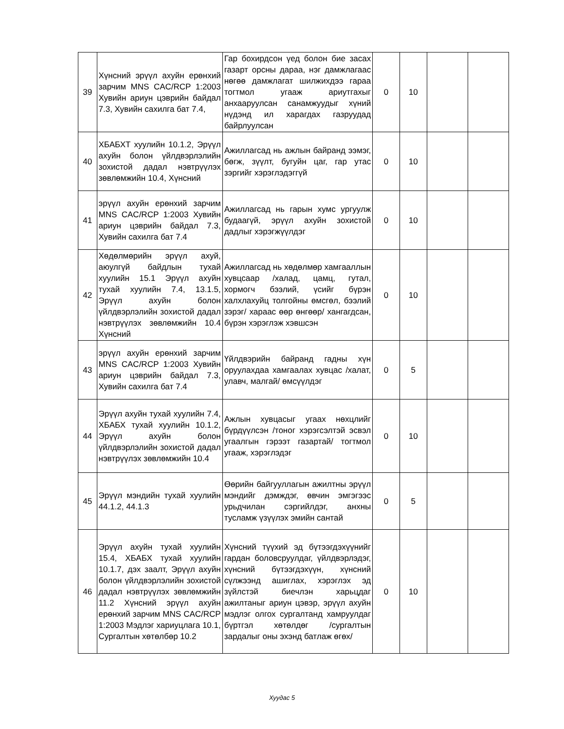| 39 | Хүнсний эрүүл ахуйн ерөнхий зарчим MNS CAC/RCP 1:2003 Хувийн ариун цэврийн байдал 7.3, Хувийн сахилга бат 7.4, | Гар бохирдсон үед болон бие засах газарт орсны дараа, нэг дамжлагаас нөгөө дамжлагат шилжихдээ гараа тогтмол угааж ариутгахыг анхааруулсан санамжуудыг хүний нүдэнд ил харагдах газруудад байрлуулсан | 0 | 10 | | |
| 40 | ХБАБХТ хуулийн 10.1.2, Эрүүл ахуйн болон үйлдвэрлэлийн зохистой дадал нэвтрүүлэх зөвлөмжийн 10.4, Хүнсний | Ажиллагсад нь ажлын байранд ээмэг, бөгж, зүүлт, бугуйн цаг, гар утас зэргийг хэрэглэдэггүй | 0 | 10 | | |
| 41 | эрүүл ахуйн ерөнхий зарчим MNS CAC/RCP 1:2003 Хувийн ариун цэврийн байдал 7.3, Хувийн сахилга бат 7.4 | Ажиллагсад нь гарын хумс ургуулж будаагүй, эрүүл ахуйн зохистой дадлыг хэрэгжүүлдэг | 0 | 10 | | |
| 42 | Хөдөлмөрийн эрүүл ахуй, аюулгүй байдлын тухай хуулийн 15.1 Эрүүл ахуйн тухай хуулийн 7.4, 13.1.5, Эрүүл ахуйн болон үйлдвэрлэлийн зохистой дадал нэвтрүүлэх зөвлөмжийн 10.4 Хүнсний | Ажиллагсад нь хөдөлмөр хамгааллын хувцсаар /халад, цамц, гутал, хормогч бээлий, үсийг бүрэн халхлахуйц толгойны өмсгөл, бээлий зэрэг/ хараас өөр өнгөөр/ хангагдсан, бүрэн хэрэглэж хэвшсэн | 0 | 10 | | |
| 43 | эрүүл ахуйн ерөнхий зарчим MNS CAC/RCP 1:2003 Хувийн ариун цэврийн байдал 7.3, Хувийн сахилга бат 7.4 | Үйлдвэрийн байранд гадны хүн оруулахдаа хамгаалах хувцас /халат, улавч, малгай/ өмсүүлдэг | 0 | 5 | | |
| 44 | Эрүүл ахуйн тухай хуулийн 7.4, ХБАБХ тухай хуулийн 10.1.2, Эрүүл ахуйн болон үйлдвэрлэлийн зохистой дадал нэвтрүүлэх зөвлөмжийн 10.4 | Ажлын хувцасыг угаах нөхцлийг бүрдүүлсэн /тоног хэрэгсэлтэй эсвэл угаалгын гэрээт газартай/ тогтмол угааж, хэрэглэдэг | 0 | 10 | | |
| 45 | Эрүүл мэндийн тухай хуулийн 44.1.2, 44.1.3 | Өөрийн байгууллагын ажилтны эрүүл мэндийг дэмждэг, өвчин эмгэгээс урьдчилан сэргийлдэг, анхны тусламж үзүүлэх эмийн сантай | 0 | 5 | | |
| 46 | Эрүүл ахуйн тухай хуулийн 15.4, ХБАБХ тухай хуулийн 10.1.7, дэх заалт, Эрүүл ахуйн болон үйлдвэрлэлийн зохистой дадал нэвтрүүлэх зөвлөмжийн 11.2 Хүнсний эрүүл ахуйн ерөнхий зарчим MNS CAC/RCP 1:2003 Мэдлэг хариуцлага 10.1, Сургалтын хөтөлбөр 10.2 | Хүнсний түүхий эд бүтээгдэхүүнийг гардан боловсруулдаг, үйлдвэрлэдэг, хүнсний бүтээгдэхүүн, хүнсний сүлжээнд ашиглах, хэрэглэх эд зүйлстэй биечлэн харьцдаг ажилтаныг ариун цэвэр, эрүүл ахуйн мэдлэг олгох сургалтанд хамруулдаг бүртгэл хөтөлдөг /сургалтын зардалыг оны эхэнд батлаж өгөх/ | 0 | 10 | | |
Хуудас 5